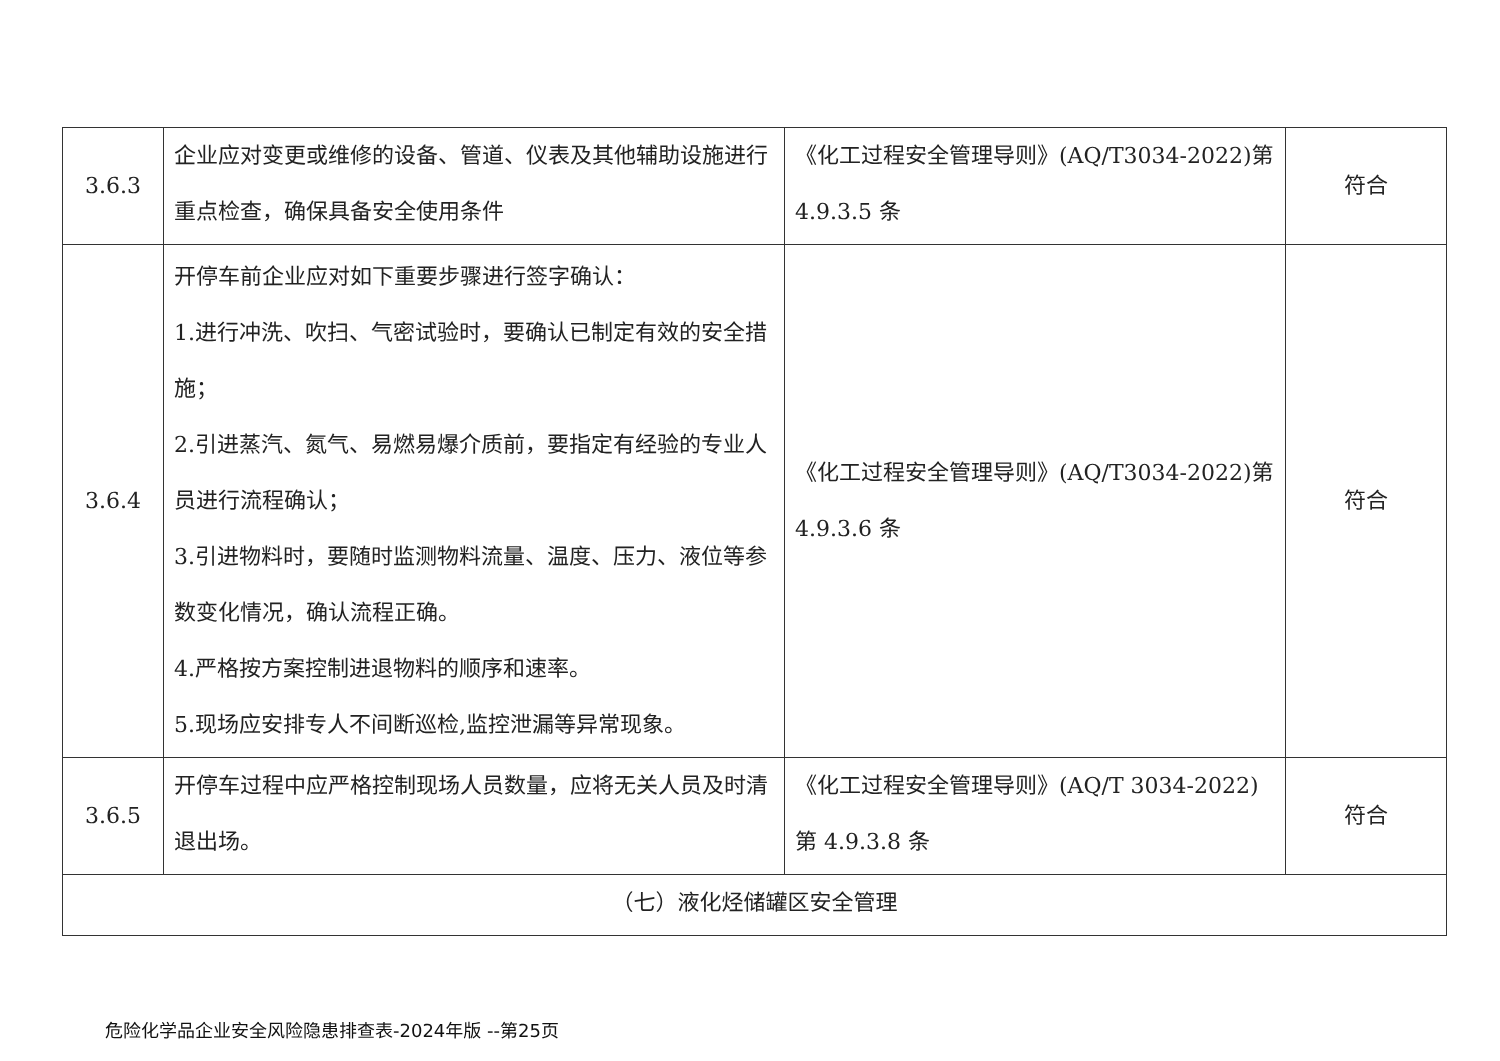| 3.6.3 | 企业应对变更或维修的设备、管道、仪表及其他辅助设施进行重点检查，确保具备安全使用条件 | 《化工过程安全管理导则》(AQ/T3034-2022)第 4.9.3.5 条 | 符合 |
| 3.6.4 | 开停车前企业应对如下重要步骤进行签字确认： 1.进行冲洗、吹扫、气密试验时，要确认已制定有效的安全措施； 2.引进蒸汽、氮气、易燃易爆介质前，要指定有经验的专业人员进行流程确认； 3.引进物料时，要随时监测物料流量、温度、压力、液位等参数变化情况，确认流程正确。 4.严格按方案控制进退物料的顺序和速率。 5.现场应安排专人不间断巡检,监控泄漏等异常现象。 | 《化工过程安全管理导则》(AQ/T3034-2022)第 4.9.3.6 条 | 符合 |
| 3.6.5 | 开停车过程中应严格控制现场人员数量，应将无关人员及时清退出场。 | 《化工过程安全管理导则》(AQ/T 3034-2022)第 4.9.3.8 条 | 符合 |
| （七）液化烃储罐区安全管理 | | | |
危险化学品企业安全风险隐患排查表-2024年版 --第25页